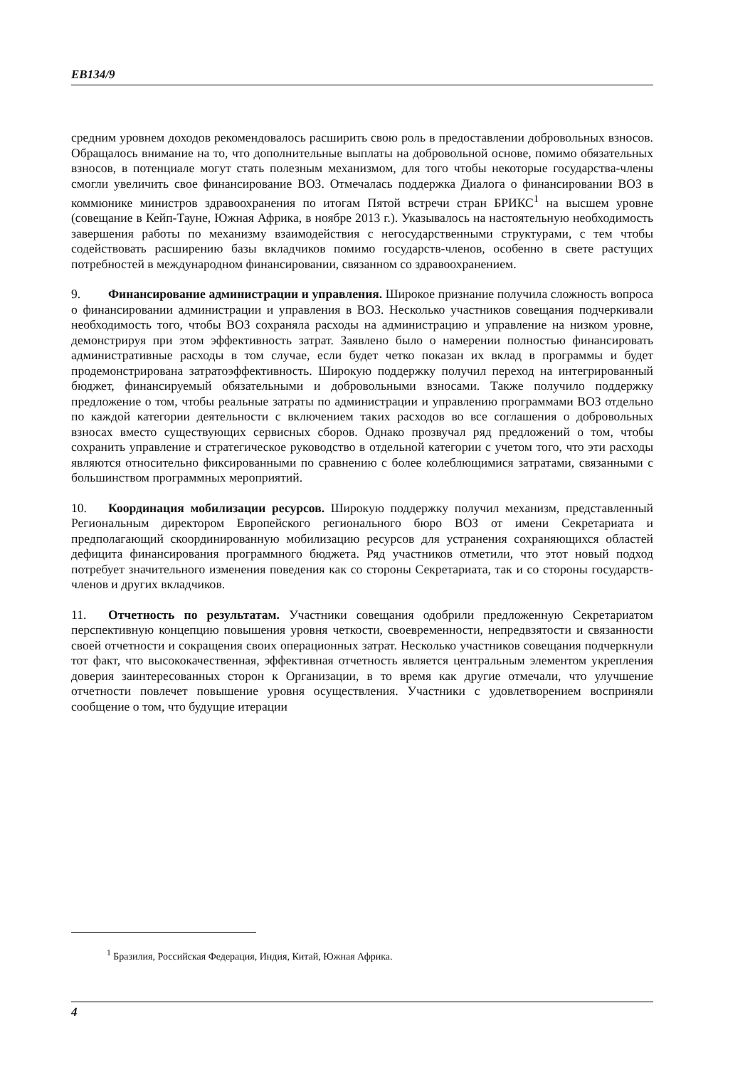EB134/9
средним уровнем доходов рекомендовалось расширить свою роль в предоставлении добровольных взносов. Обращалось внимание на то, что дополнительные выплаты на добровольной основе, помимо обязательных взносов, в потенциале могут стать полезным механизмом, для того чтобы некоторые государства-члены смогли увеличить свое финансирование ВОЗ. Отмечалась поддержка Диалога о финансировании ВОЗ в коммюнике министров здравоохранения по итогам Пятой встречи стран БРИКС<sup>1</sup> на высшем уровне (совещание в Кейп-Тауне, Южная Африка, в ноябре 2013 г.). Указывалось на настоятельную необходимость завершения работы по механизму взаимодействия с негосударственными структурами, с тем чтобы содействовать расширению базы вкладчиков помимо государств-членов, особенно в свете растущих потребностей в международном финансировании, связанном со здравоохранением.
9. Финансирование администрации и управления. Широкое признание получила сложность вопроса о финансировании администрации и управления в ВОЗ. Несколько участников совещания подчеркивали необходимость того, чтобы ВОЗ сохраняла расходы на администрацию и управление на низком уровне, демонстрируя при этом эффективность затрат. Заявлено было о намерении полностью финансировать административные расходы в том случае, если будет четко показан их вклад в программы и будет продемонстрирована затратоэффективность. Широкую поддержку получил переход на интегрированный бюджет, финансируемый обязательными и добровольными взносами. Также получило поддержку предложение о том, чтобы реальные затраты по администрации и управлению программами ВОЗ отдельно по каждой категории деятельности с включением таких расходов во все соглашения о добровольных взносах вместо существующих сервисных сборов. Однако прозвучал ряд предложений о том, чтобы сохранить управление и стратегическое руководство в отдельной категории с учетом того, что эти расходы являются относительно фиксированными по сравнению с более колеблющимися затратами, связанными с большинством программных мероприятий.
10. Координация мобилизации ресурсов. Широкую поддержку получил механизм, представленный Региональным директором Европейского регионального бюро ВОЗ от имени Секретариата и предполагающий скоординированную мобилизацию ресурсов для устранения сохраняющихся областей дефицита финансирования программного бюджета. Ряд участников отметили, что этот новый подход потребует значительного изменения поведения как со стороны Секретариата, так и со стороны государств-членов и других вкладчиков.
11. Отчетность по результатам. Участники совещания одобрили предложенную Секретариатом перспективную концепцию повышения уровня четкости, своевременности, непредвзятости и связанности своей отчетности и сокращения своих операционных затрат. Несколько участников совещания подчеркнули тот факт, что высококачественная, эффективная отчетность является центральным элементом укрепления доверия заинтересованных сторон к Организации, в то время как другие отмечали, что улучшение отчетности повлечет повышение уровня осуществления. Участники с удовлетворением восприняли сообщение о том, что будущие итерации
<sup>1</sup> Бразилия, Российская Федерация, Индия, Китай, Южная Африка.
4